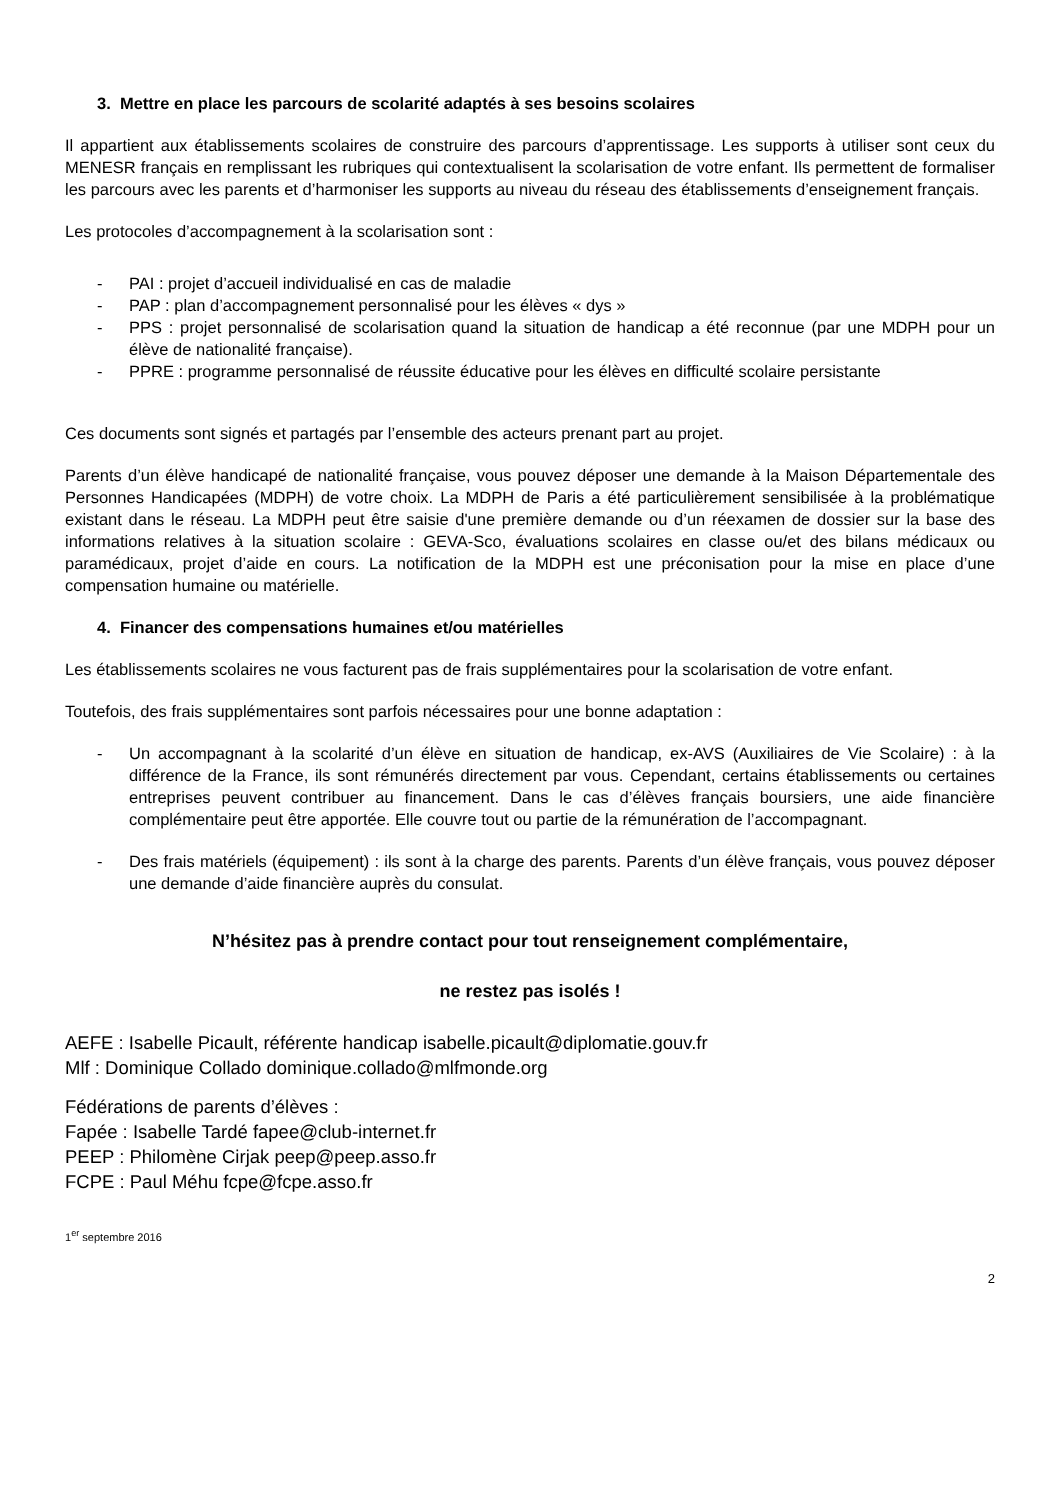3. Mettre en place les parcours de scolarité adaptés à ses besoins scolaires
Il appartient aux établissements scolaires de construire des parcours d’apprentissage. Les supports à utiliser sont ceux du MENESR français en remplissant les rubriques qui contextualisent la scolarisation de votre enfant. Ils permettent de formaliser les parcours avec les parents et d’harmoniser les supports au niveau du réseau des établissements d’enseignement français.
Les protocoles d’accompagnement à la scolarisation sont :
- PAI : projet d’accueil individualisé en cas de maladie
- PAP : plan d’accompagnement personnalisé pour les élèves « dys »
- PPS : projet personnalisé de scolarisation quand la situation de handicap a été reconnue (par une MDPH pour un élève de nationalité française).
- PPRE : programme personnalisé de réussite éducative pour les élèves en difficulté scolaire persistante
Ces documents sont signés et partagés par l’ensemble des acteurs prenant part au projet.
Parents d’un élève handicapé de nationalité française, vous pouvez déposer une demande à la Maison Départementale des Personnes Handicapées (MDPH) de votre choix. La MDPH de Paris a été particulièrement sensibilisée à la problématique existant dans le réseau. La MDPH peut être saisie d'une première demande ou d’un réexamen de dossier sur la base des informations relatives à la situation scolaire : GEVA-Sco, évaluations scolaires en classe ou/et des bilans médicaux ou paramédicaux, projet d’aide en cours. La notification de la MDPH est une préconisation pour la mise en place d’une compensation humaine ou matérielle.
4. Financer des compensations humaines et/ou matérielles
Les établissements scolaires ne vous facturent pas de frais supplémentaires pour la scolarisation de votre enfant.
Toutefois, des frais supplémentaires sont parfois nécessaires pour une bonne adaptation :
- Un accompagnant à la scolarité d’un élève en situation de handicap, ex-AVS (Auxiliaires de Vie Scolaire) : à la différence de la France, ils sont rémunérés directement par vous. Cependant, certains établissements ou certaines entreprises peuvent contribuer au financement. Dans le cas d’élèves français boursiers, une aide financière complémentaire peut être apportée. Elle couvre tout ou partie de la rémunération de l’accompagnant.
- Des frais matériels (équipement) : ils sont à la charge des parents. Parents d’un élève français, vous pouvez déposer une demande d’aide financière auprès du consulat.
N’hésitez pas à prendre contact pour tout renseignement complémentaire,
ne restez pas isolés !
AEFE : Isabelle Picault, référente handicap isabelle.picault@diplomatie.gouv.fr
Mlf : Dominique Collado dominique.collado@mlfmonde.org
Fédérations de parents d’élèves :
Fapée : Isabelle Tardé fapee@club-internet.fr
PEEP : Philomène Cirjak peep@peep.asso.fr
FCPE : Paul Méhu fcpe@fcpe.asso.fr
1<sup>er</sup> septembre 2016
2